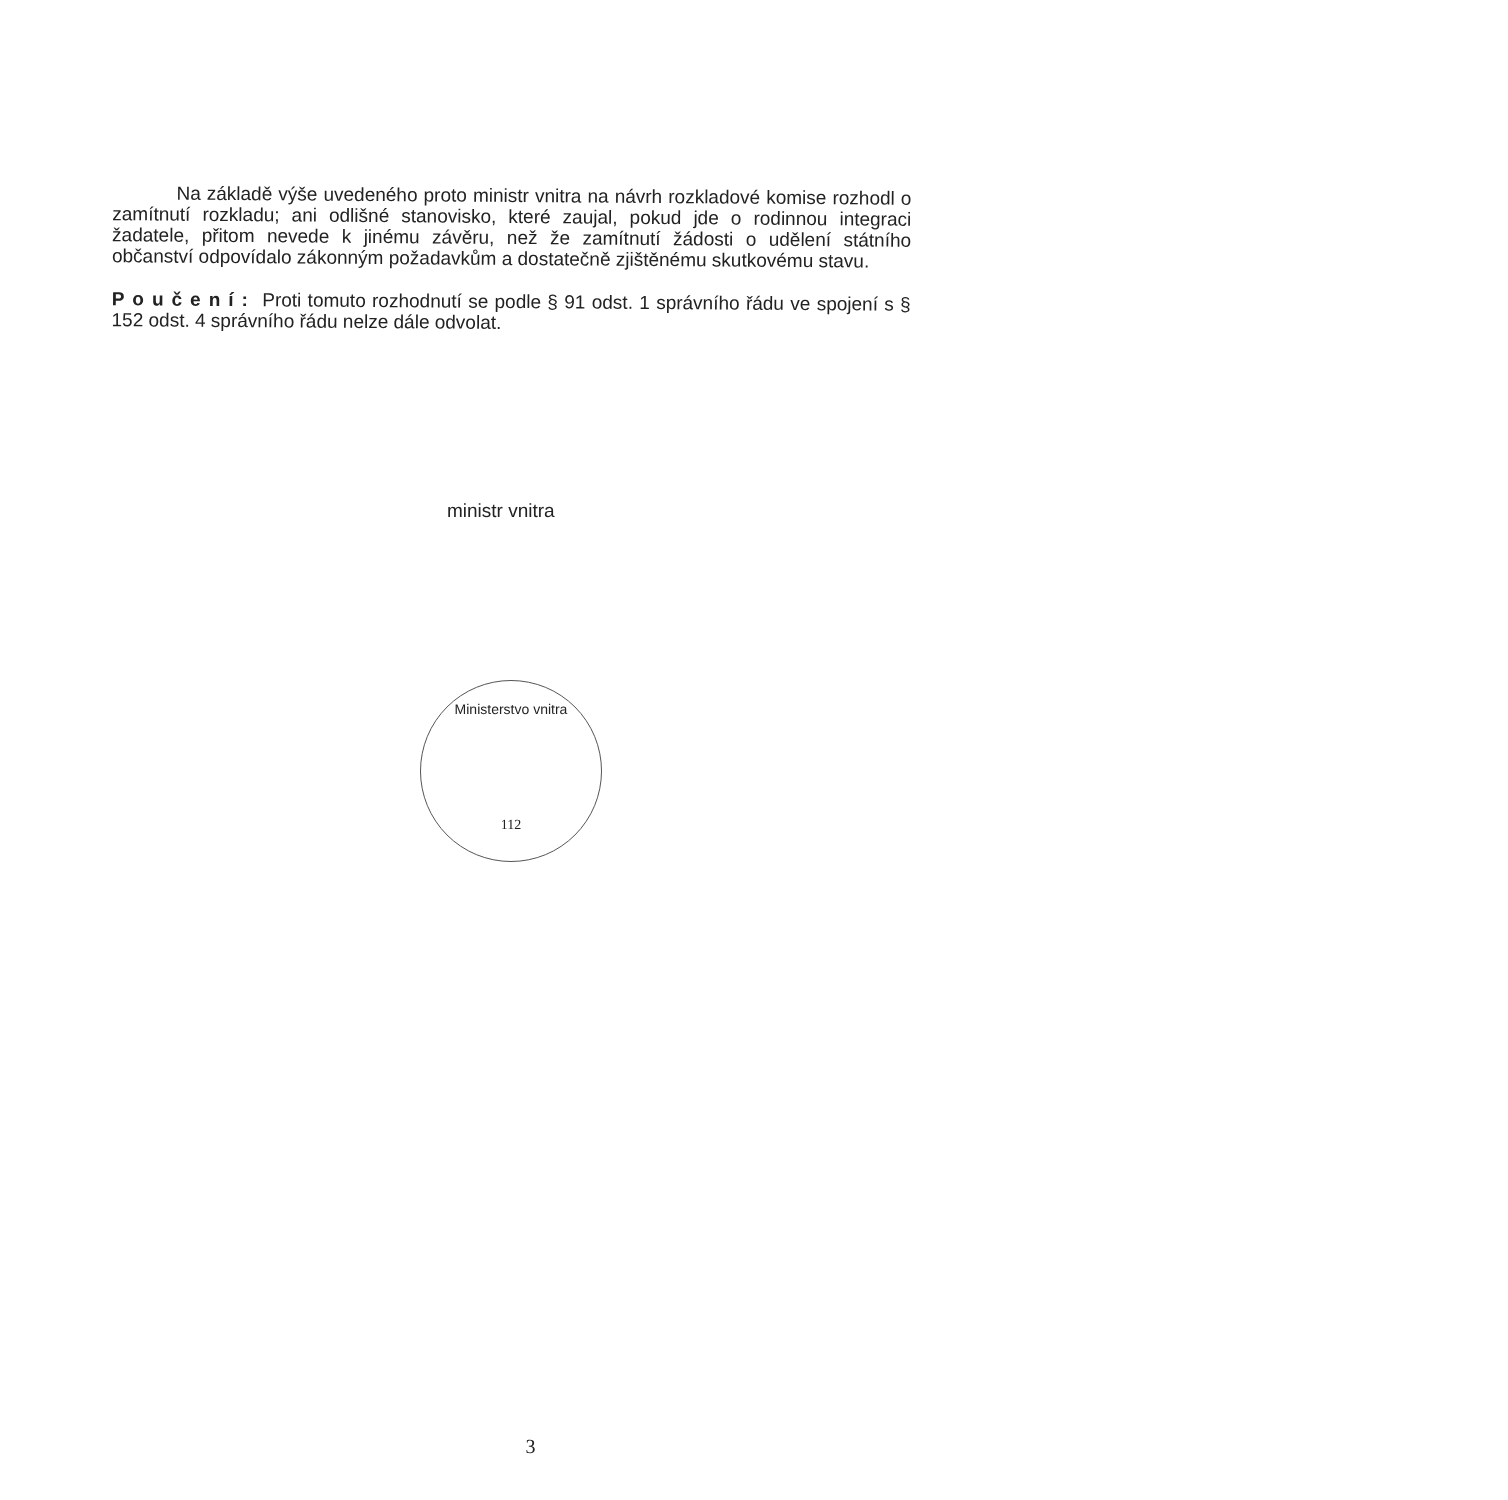Na základě výše uvedeného proto ministr vnitra na návrh rozkladové komise rozhodl o zamítnutí rozkladu; ani odlišné stanovisko, které zaujal, pokud jde o rodinnou integraci žadatele, přitom nevede k jinému závěru, než že zamítnutí žádosti o udělení státního občanství odpovídalo zákonným požadavkům a dostatečně zjištěnému skutkovému stavu.
Poučení: Proti tomuto rozhodnutí se podle § 91 odst. 1 správního řádu ve spojení s § 152 odst. 4 správního řádu nelze dále odvolat.
ministr vnitra
Ministerstvo vnitra
112
3